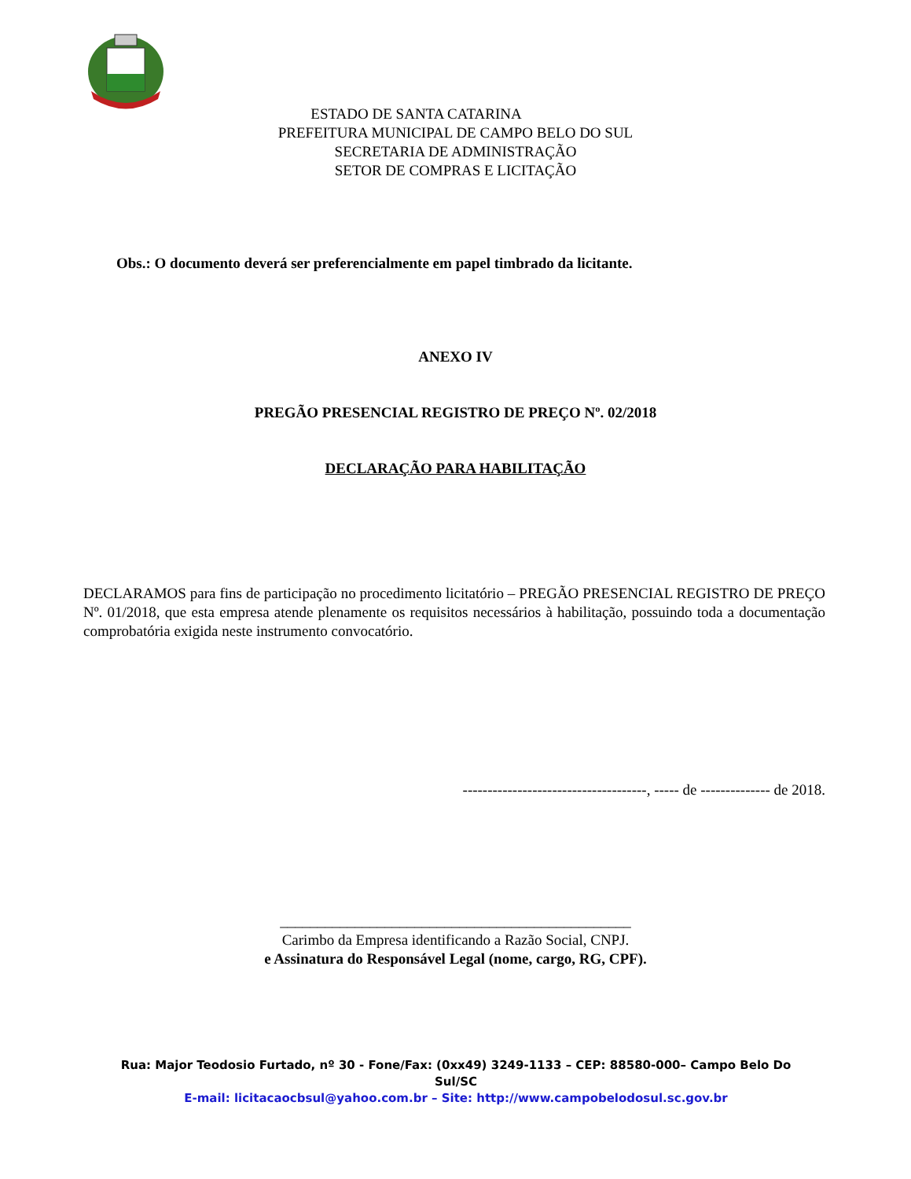ESTADO DE SANTA CATARINA
PREFEITURA MUNICIPAL DE CAMPO BELO DO SUL
SECRETARIA DE ADMINISTRAÇÃO
SETOR DE COMPRAS E LICITAÇÃO
Obs.: O documento deverá ser preferencialmente em papel timbrado da licitante.
ANEXO IV
PREGÃO PRESENCIAL REGISTRO DE PREÇO Nº. 02/2018
DECLARAÇÃO PARA HABILITAÇÃO
DECLARAMOS para fins de participação no procedimento licitatório – PREGÃO PRESENCIAL REGISTRO DE PREÇO Nº. 01/2018, que esta empresa atende plenamente os requisitos necessários à habilitação, possuindo toda a documentação comprobatória exigida neste instrumento convocatório.
-------------------------------------, ----- de -------------- de 2018.
_______________________________________________
Carimbo da Empresa identificando a Razão Social, CNPJ.
e Assinatura do Responsável Legal (nome, cargo, RG, CPF).
Rua: Major Teodosio Furtado, nº 30 - Fone/Fax: (0xx49) 3249-1133 – CEP: 88580-000– Campo Belo Do Sul/SC
E-mail: licitacaocbsul@yahoo.com.br – Site: http://www.campobelodosul.sc.gov.br